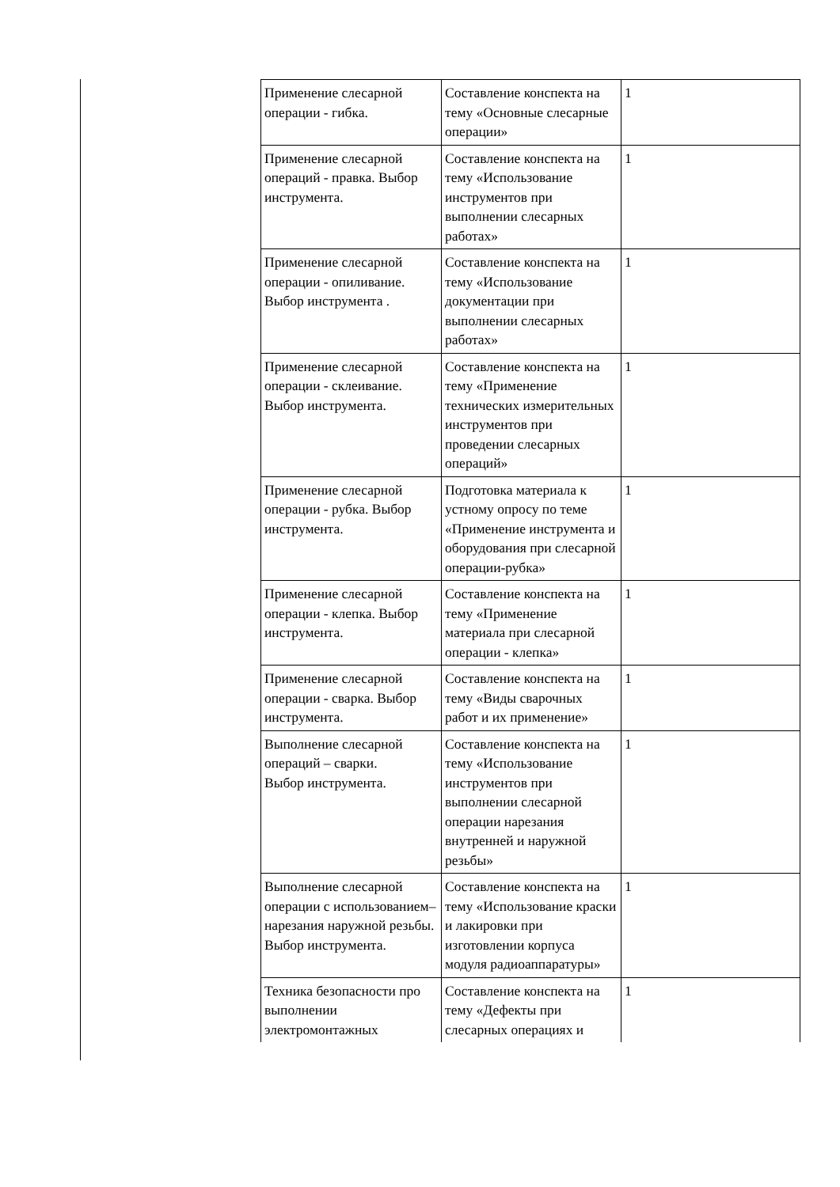| Применение слесарной операции - гибка. | Составление конспекта на тему «Основные слесарные операции» | 1 |
| Применение слесарной операций - правка. Выбор инструмента. | Составление конспекта на тему «Использование инструментов при выполнении слесарных работах» | 1 |
| Применение слесарной операции - опиливание. Выбор инструмента . | Составление конспекта на тему «Использование документации при выполнении слесарных работах» | 1 |
| Применение слесарной операции - склеивание. Выбор инструмента. | Составление конспекта на тему «Применение технических измерительных инструментов при проведении слесарных операций» | 1 |
| Применение слесарной операции - рубка. Выбор инструмента. | Подготовка материала к устному опросу по теме «Применение инструмента и оборудования при слесарной операции-рубка» | 1 |
| Применение слесарной операции - клепка. Выбор инструмента. | Составление конспекта на тему «Применение материала при слесарной операции - клепка» | 1 |
| Применение слесарной операции - сварка. Выбор инструмента. | Составление конспекта на тему «Виды сварочных работ и их применение» | 1 |
| Выполнение слесарной операций – сварки. Выбор инструмента. | Составление конспекта на тему «Использование инструментов при выполнении слесарной операции нарезания внутренней и наружной резьбы» | 1 |
| Выполнение слесарной операции с использованием– нарезания наружной резьбы. Выбор инструмента. | Составление конспекта на тему «Использование краски и лакировки при изготовлении корпуса модуля радиоаппаратуры» | 1 |
| Техника безопасности про выполнении электромонтажных | Составление конспекта на тему «Дефекты при слесарных операциях и | 1 |